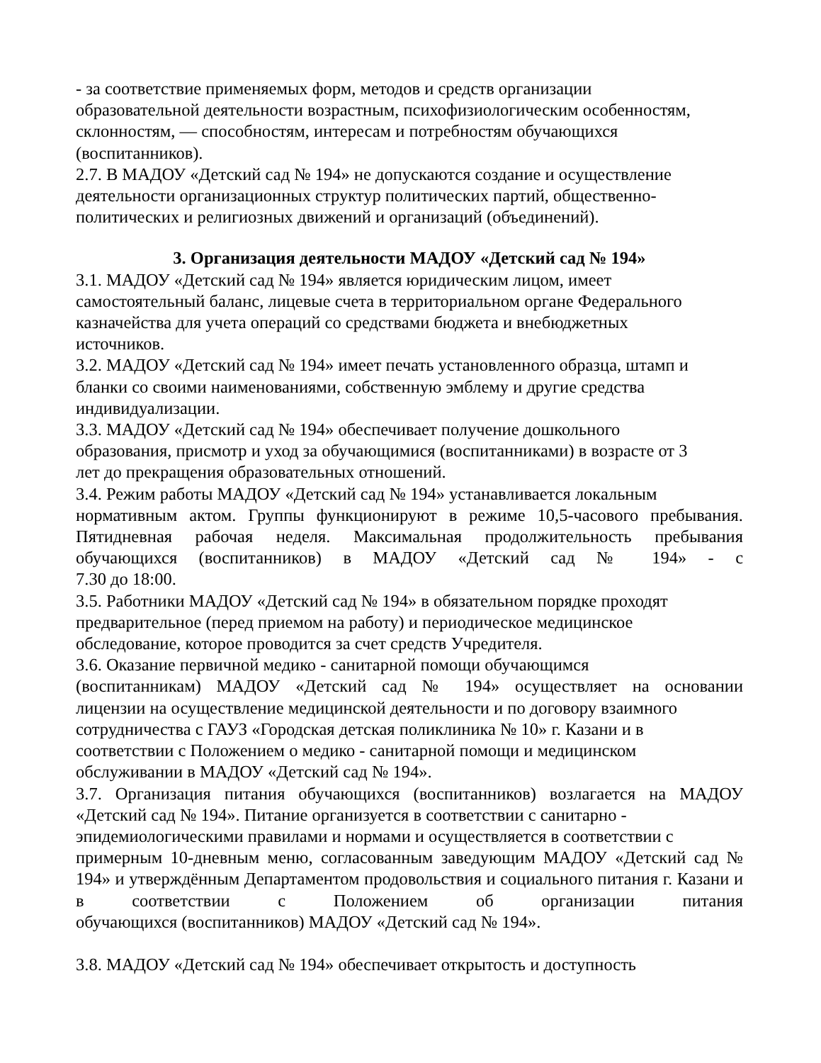- за соответствие применяемых форм, методов и средств организации
образовательной деятельности возрастным, психофизиологическим особенностям,
склонностям, — способностям, интересам и потребностям обучающихся
(воспитанников).
2.7. В МАДОУ «Детский сад № 194» не допускаются создание и осуществление
деятельности организационных структур политических партий, общественно-
политических и религиозных движений и организаций (объединений).
3. Организация деятельности МАДОУ «Детский сад № 194»
3.1. МАДОУ «Детский сад № 194» является юридическим лицом, имеет
самостоятельный баланс, лицевые счета в территориальном органе Федерального
казначейства для учета операций со средствами бюджета и внебюджетных
источников.
3.2. МАДОУ «Детский сад № 194» имеет печать установленного образца, штамп и
бланки со своими наименованиями, собственную эмблему и другие средства
индивидуализации.
3.3. МАДОУ «Детский сад № 194» обеспечивает получение дошкольного
образования, присмотр и уход за обучающимися (воспитанниками) в возрасте от 3
лет до прекращения образовательных отношений.
3.4. Режим работы МАДОУ «Детский сад № 194» устанавливается локальным
нормативным актом. Группы функционируют в режиме 10,5-часового пребывания. Пятидневная рабочая неделя. Максимальная продолжительность пребывания обучающихся (воспитанников) в МАДОУ «Детский сад № 194» - с
7.30 до 18:00.
3.5. Работники МАДОУ «Детский сад № 194» в обязательном порядке проходят
предварительное (перед приемом на работу) и периодическое медицинское
обследование, которое проводится за счет средств Учредителя.
3.6. Оказание первичной медико - санитарной помощи обучающимся
(воспитанникам) МАДОУ «Детский сад № 194» осуществляет на основании
лицензии на осуществление медицинской деятельности и по договору взаимного
сотрудничества с ГАУЗ «Городская детская поликлиника № 10» г. Казани и в
соответствии с Положением о медико - санитарной помощи и медицинском
обслуживании в МАДОУ «Детский сад № 194».
3.7. Организация питания обучающихся (воспитанников) возлагается на МАДОУ
«Детский сад № 194». Питание организуется в соответствии с санитарно -
эпидемиологическими правилами и нормами и осуществляется в соответствии с
примерным 10-дневным меню, согласованным заведующим МАДОУ «Детский сад № 194» и утверждённым Департаментом продовольствия и социального питания г. Казани и в соответствии с Положением об организации питания
обучающихся (воспитанников) МАДОУ «Детский сад № 194».
3.8. МАДОУ «Детский сад № 194» обеспечивает открытость и доступность